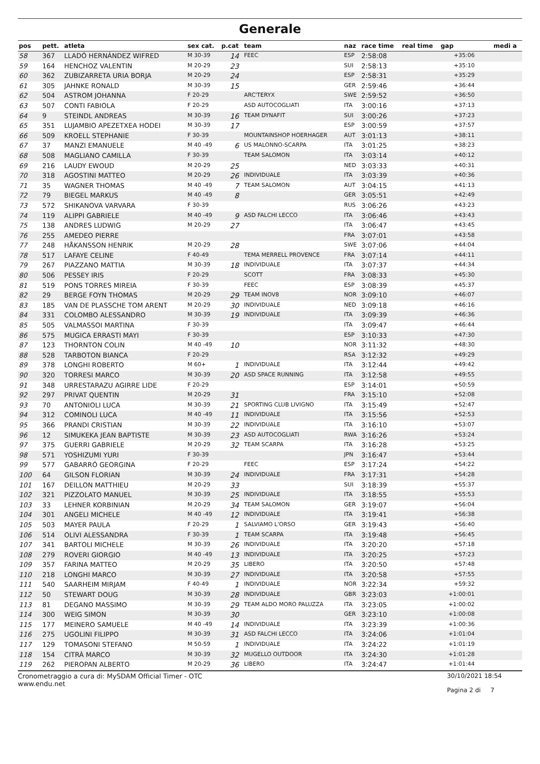Generale
| pos | pett. | atleta | sex cat. | p.cat | team | naz | race time | real time | gap | medi a |
| --- | --- | --- | --- | --- | --- | --- | --- | --- | --- | --- |
| 58 | 367 | LLADÓ HERNÁNDEZ WIFRED | M 30-39 | 14 | FEEC | ESP | 2:58:08 | | +35:06 | |
| 59 | 164 | HENCHOZ VALENTIN | M 20-29 | 23 | | SUI | 2:58:13 | | +35:10 | |
| 60 | 362 | ZUBIZARRETA URIA BORJA | M 20-29 | 24 | | ESP | 2:58:31 | | +35:29 | |
| 61 | 305 | JAHNKE RONALD | M 30-39 | 15 | | GER | 2:59:46 | | +36:44 | |
| 62 | 504 | ASTROM JOHANNA | F 20-29 | | ARC'TERYX | SWE | 2:59:52 | | +36:50 | |
| 63 | 507 | CONTI FABIOLA | F 20-29 | | ASD AUTOCOGLIATI | ITA | 3:00:16 | | +37:13 | |
| 64 | 9 | STEINDL ANDREAS | M 30-39 | 16 | TEAM DYNAFIT | SUI | 3:00:26 | | +37:23 | |
| 65 | 351 | LUJAMBIO APEZETXEA HODEI | M 30-39 | 17 | | ESP | 3:00:59 | | +37:57 | |
| 66 | 509 | KROELL STEPHANIE | F 30-39 | | MOUNTAINSHOP HOERHAGER | AUT | 3:01:13 | | +38:11 | |
| 67 | 37 | MANZI EMANUELE | M 40 -49 | 6 | US MALONNO-SCARPA | ITA | 3:01:25 | | +38:23 | |
| 68 | 508 | MAGLIANO CAMILLA | F 30-39 | | TEAM SALOMON | ITA | 3:03:14 | | +40:12 | |
| 69 | 216 | LAUDY EWOUD | M 20-29 | 25 | | NED | 3:03:33 | | +40:31 | |
| 70 | 318 | AGOSTINI MATTEO | M 20-29 | 26 | INDIVIDUALE | ITA | 3:03:39 | | +40:36 | |
| 71 | 35 | WAGNER THOMAS | M 40 -49 | 7 | TEAM SALOMON | AUT | 3:04:15 | | +41:13 | |
| 72 | 79 | BIEGEL MARKUS | M 40 -49 | 8 | | GER | 3:05:51 | | +42:49 | |
| 73 | 572 | SHIKANOVA VARVARA | F 30-39 | | | RUS | 3:06:26 | | +43:23 | |
| 74 | 119 | ALIPPI GABRIELE | M 40 -49 | 9 | ASD FALCHI LECCO | ITA | 3:06:46 | | +43:43 | |
| 75 | 138 | ANDRES LUDWIG | M 20-29 | 27 | | ITA | 3:06:47 | | +43:45 | |
| 76 | 255 | AMEDEO PIERRE | | | | FRA | 3:07:01 | | +43:58 | |
| 77 | 248 | HÅKANSSON HENRIK | M 20-29 | 28 | | SWE | 3:07:06 | | +44:04 | |
| 78 | 517 | LAFAYE CELINE | F 40-49 | | TEMA MERRELL PROVENCE | FRA | 3:07:14 | | +44:11 | |
| 79 | 267 | PIAZZANO MATTIA | M 30-39 | 18 | INDIVIDUALE | ITA | 3:07:37 | | +44:34 | |
| 80 | 506 | PESSEY IRIS | F 20-29 | | SCOTT | FRA | 3:08:33 | | +45:30 | |
| 81 | 519 | PONS TORRES MIREIA | F 30-39 | | FEEC | ESP | 3:08:39 | | +45:37 | |
| 82 | 29 | BERGE FOYN THOMAS | M 20-29 | 29 | TEAM INOV8 | NOR | 3:09:10 | | +46:07 | |
| 83 | 185 | VAN DE PLASSCHE TOM ARENT | M 20-29 | 30 | INDIVIDUALE | NED | 3:09:18 | | +46:16 | |
| 84 | 331 | COLOMBO ALESSANDRO | M 30-39 | 19 | INDIVIDUALE | ITA | 3:09:39 | | +46:36 | |
| 85 | 505 | VALMASSOI MARTINA | F 30-39 | | | ITA | 3:09:47 | | +46:44 | |
| 86 | 575 | MUGICA ERRASTI MAYI | F 30-39 | | | ESP | 3:10:33 | | +47:30 | |
| 87 | 123 | THORNTON COLIN | M 40 -49 | 10 | | NOR | 3:11:32 | | +48:30 | |
| 88 | 528 | TARBOTON BIANCA | F 20-29 | | | RSA | 3:12:32 | | +49:29 | |
| 89 | 378 | LONGHI ROBERTO | M 60+ | 1 | INDIVIDUALE | ITA | 3:12:44 | | +49:42 | |
| 90 | 320 | TORRESI MARCO | M 30-39 | 20 | ASD SPACE RUNNING | ITA | 3:12:58 | | +49:55 | |
| 91 | 348 | URRESTARAZU AGIRRE LIDE | F 20-29 | | | ESP | 3:14:01 | | +50:59 | |
| 92 | 297 | PRIVAT QUENTIN | M 20-29 | 31 | | FRA | 3:15:10 | | +52:08 | |
| 93 | 70 | ANTONIOLI LUCA | M 30-39 | 21 | SPORTING CLUB LIVIGNO | ITA | 3:15:49 | | +52:47 | |
| 94 | 312 | COMINOLI LUCA | M 40 -49 | 11 | INDIVIDUALE | ITA | 3:15:56 | | +52:53 | |
| 95 | 366 | PRANDI CRISTIAN | M 30-39 | 22 | INDIVIDUALE | ITA | 3:16:10 | | +53:07 | |
| 96 | 12 | SIMUKEKA JEAN BAPTISTE | M 30-39 | 23 | ASD AUTOCOGLIATI | RWA | 3:16:26 | | +53:24 | |
| 97 | 375 | GUERRI GABRIELE | M 20-29 | 32 | TEAM SCARPA | ITA | 3:16:28 | | +53:25 | |
| 98 | 571 | YOSHIZUMI YURI | F 30-39 | | | JPN | 3:16:47 | | +53:44 | |
| 99 | 577 | GABARRÓ GEORGINA | F 20-29 | | FEEC | ESP | 3:17:24 | | +54:22 | |
| 100 | 64 | GILSON FLORIAN | M 30-39 | 24 | INDIVIDUALE | FRA | 3:17:31 | | +54:28 | |
| 101 | 167 | DEILLON MATTHIEU | M 20-29 | 33 | | SUI | 3:18:39 | | +55:37 | |
| 102 | 321 | PIZZOLATO MANUEL | M 30-39 | 25 | INDIVIDUALE | ITA | 3:18:55 | | +55:53 | |
| 103 | 33 | LEHNER KORBINIAN | M 20-29 | 34 | TEAM SALOMON | GER | 3:19:07 | | +56:04 | |
| 104 | 301 | ANGELI MICHELE | M 40 -49 | 12 | INDIVIDUALE | ITA | 3:19:41 | | +56:38 | |
| 105 | 503 | MAYER PAULA | F 20-29 | 1 | SALVIAMO L'ORSO | GER | 3:19:43 | | +56:40 | |
| 106 | 514 | OLIVI ALESSANDRA | F 30-39 | 1 | TEAM SCARPA | ITA | 3:19:48 | | +56:45 | |
| 107 | 341 | BARTOLI MICHELE | M 30-39 | 26 | INDIVIDUALE | ITA | 3:20:20 | | +57:18 | |
| 108 | 279 | ROVERI GIORGIO | M 40 -49 | 13 | INDIVIDUALE | ITA | 3:20:25 | | +57:23 | |
| 109 | 357 | FARINA MATTEO | M 20-29 | 35 | LIBERO | ITA | 3:20:50 | | +57:48 | |
| 110 | 218 | LONGHI MARCO | M 30-39 | 27 | INDIVIDUALE | ITA | 3:20:58 | | +57:55 | |
| 111 | 540 | SAARHEIM MIRJAM | F 40-49 | 1 | INDIVIDUALE | NOR | 3:22:34 | | +59:32 | |
| 112 | 50 | STEWART DOUG | M 30-39 | 28 | INDIVIDUALE | GBR | 3:23:03 | | +1:00:01 | |
| 113 | 81 | DEGANO MASSIMO | M 30-39 | 29 | TEAM ALDO MORO PALUZZA | ITA | 3:23:05 | | +1:00:02 | |
| 114 | 300 | WEIG SIMON | M 30-39 | 30 | | GER | 3:23:10 | | +1:00:08 | |
| 115 | 177 | MEINERO SAMUELE | M 40 -49 | 14 | INDIVIDUALE | ITA | 3:23:39 | | +1:00:36 | |
| 116 | 275 | UGOLINI FILIPPO | M 30-39 | 31 | ASD FALCHI LECCO | ITA | 3:24:06 | | +1:01:04 | |
| 117 | 129 | TOMASONI STEFANO | M 50-59 | 1 | INDIVIDUALE | ITA | 3:24:22 | | +1:01:19 | |
| 118 | 154 | CITRÀ MARCO | M 30-39 | 32 | MUGELLO OUTDOOR | ITA | 3:24:30 | | +1:01:28 | |
| 119 | 262 | PIEROPAN ALBERTO | M 20-29 | 36 | LIBERO | ITA | 3:24:47 | | +1:01:44 | |
Cronometraggio a cura di: MySDAM Official Timer - OTC
www.endu.net
30/10/2021 18:54
Pagina 2 di 7